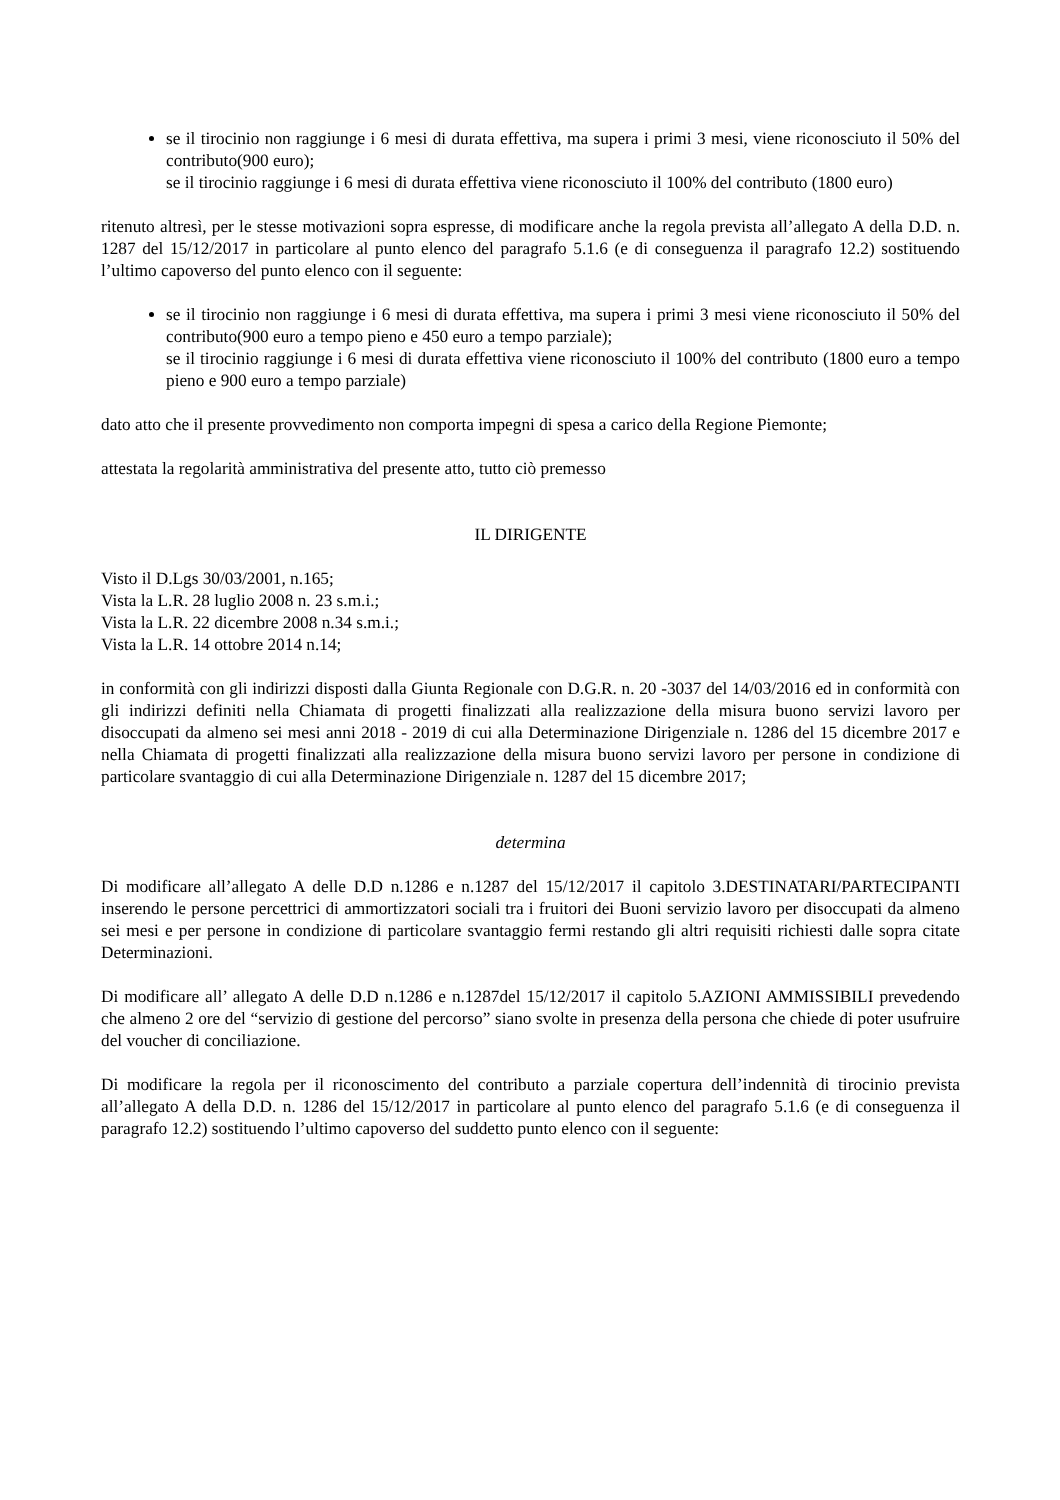se il tirocinio non raggiunge i 6 mesi di durata effettiva, ma supera i primi 3 mesi, viene riconosciuto il 50% del contributo(900 euro);
se il tirocinio raggiunge i 6 mesi di durata effettiva viene riconosciuto il 100% del contributo (1800 euro)
ritenuto altresì, per le stesse motivazioni sopra espresse, di modificare anche la regola prevista all’allegato A della D.D. n. 1287 del 15/12/2017 in particolare al punto elenco del paragrafo 5.1.6 (e di conseguenza il paragrafo 12.2) sostituendo l’ultimo capoverso del punto elenco con il seguente:
se il tirocinio non raggiunge i 6 mesi di durata effettiva, ma supera i primi 3 mesi viene riconosciuto il 50% del contributo(900 euro a tempo pieno e 450 euro a tempo parziale);
se il tirocinio raggiunge i 6 mesi di durata effettiva viene riconosciuto il 100% del contributo (1800 euro a tempo pieno e 900 euro a tempo parziale)
dato atto che il presente provvedimento non comporta impegni di spesa a carico della Regione Piemonte;
attestata la regolarità amministrativa del presente atto, tutto ciò premesso
IL DIRIGENTE
Visto il D.Lgs 30/03/2001, n.165;
Vista la L.R. 28 luglio 2008 n. 23 s.m.i.;
Vista la L.R. 22 dicembre 2008 n.34 s.m.i.;
Vista la L.R. 14 ottobre 2014 n.14;
in conformità con gli indirizzi disposti dalla Giunta Regionale con D.G.R. n. 20 -3037 del 14/03/2016 ed in conformità con gli indirizzi definiti nella Chiamata di progetti finalizzati alla realizzazione della misura buono servizi lavoro per disoccupati da almeno sei mesi anni 2018 - 2019 di cui alla Determinazione Dirigenziale n. 1286 del 15 dicembre 2017 e nella Chiamata di progetti finalizzati alla realizzazione della misura buono servizi lavoro per persone in condizione di particolare svantaggio di cui alla Determinazione Dirigenziale n. 1287 del 15 dicembre 2017;
determina
Di modificare all’allegato A delle D.D n.1286 e n.1287 del 15/12/2017 il capitolo 3.DESTINATARI/PARTECIPANTI inserendo le persone percettrici di ammortizzatori sociali tra i fruitori dei Buoni servizio lavoro per disoccupati da almeno sei mesi e per persone in condizione di particolare svantaggio fermi restando gli altri requisiti richiesti dalle sopra citate Determinazioni.
Di modificare all’ allegato A delle D.D n.1286 e n.1287del 15/12/2017 il capitolo 5.AZIONI AMMISSIBILI prevedendo che almeno 2 ore del “servizio di gestione del percorso” siano svolte in presenza della persona che chiede di poter usufruire del voucher di conciliazione.
Di modificare la regola per il riconoscimento del contributo a parziale copertura dell’indennità di tirocinio prevista all’allegato A della D.D. n. 1286 del 15/12/2017 in particolare al punto elenco del paragrafo 5.1.6 (e di conseguenza il paragrafo 12.2) sostituendo l’ultimo capoverso del suddetto punto elenco con il seguente: